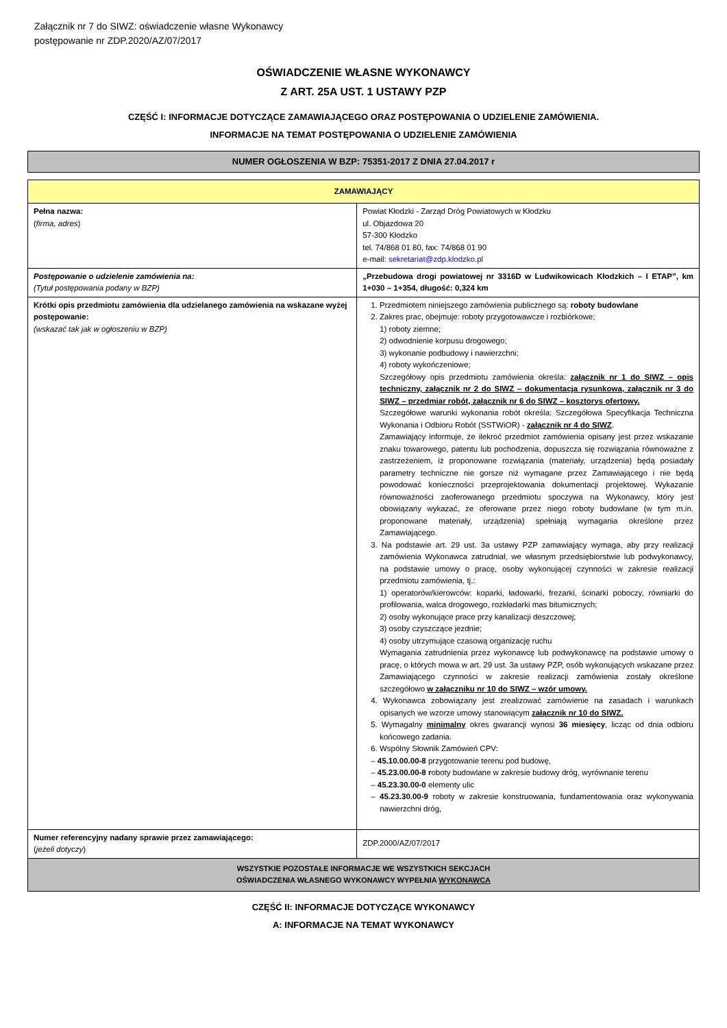Załącznik nr 7 do SIWZ: oświadczenie własne Wykonawcy
postępowanie nr ZDP.2020/AZ/07/2017
OŚWIADCZENIE WŁASNE WYKONAWCY
Z ART. 25A UST. 1 USTAWY PZP
CZĘŚĆ I: INFORMACJE DOTYCZĄCE ZAMAWIAJĄCEGO ORAZ POSTĘPOWANIA O UDZIELENIE ZAMÓWIENIA.
INFORMACJE NA TEMAT POSTĘPOWANIA O UDZIELENIE ZAMÓWIENIA
NUMER OGŁOSZENIA W BZP: 75351-2017 Z DNIA 27.04.2017 r
| ZAMAWIAJĄCY | |
| Pełna nazwa: ( firma, adres ) | Powiat Kłodzki - Zarząd Dróg Powiatowych w Kłodzku ul. Objazdowa 20 57-300 Kłodzko tel. 74/868 01 80, fax: 74/868 01 90 e-mail: sekretariat@zdp.klodzko.pl |
| Postępowanie o udzielenie zamówienia na: (Tytuł postępowania podany w BZP) | „Przebudowa drogi powiatowej nr 3316D w Ludwikowicach Kłodzkich – I ETAP”, km 1+030 – 1+354, długość: 0,324 km |
| Krótki opis przedmiotu zamówienia dla udzielanego zamówienia na wskazane wyżej postępowanie: (wskazać tak jak w ogłoszeniu w BZP) | 1. Przedmiotem niniejszego zamówienia publicznego są: roboty budowlane 2. Zakres prac, obejmuje: roboty przygotowawcze i rozbiórkowe; 1) roboty ziemne; 2) odwodnienie korpusu drogowego; 3) wykonanie podbudowy i nawierzchni; 4) roboty wykończeniowe; Szczegółowy opis przedmiotu zamówienia określa: załącznik nr 1 do SIWZ – opis techniczny, załącznik nr 2 do SIWZ – dokumentacja rysunkowa, załącznik nr 3 do SIWZ – przedmiar robót, załącznik nr 6 do SIWZ – kosztorys ofertowy. Szczegółowe warunki wykonania robót określa: Szczegółowa Specyfikacja Techniczna Wykonania i Odbioru Robót (SSTWiOR) - załącznik nr 4 do SIWZ . Zamawiający informuje, że ilekroć przedmiot zamówienia opisany jest przez wskazanie znaku towarowego, patentu lub pochodzenia, dopuszcza się rozwiązania równoważne z zastrzeżeniem, iż proponowane rozwiązania (materiały, urządzenia) będą posiadały parametry techniczne nie gorsze niż wymagane przez Zamawiającego i nie będą powodować konieczności przeprojektowania dokumentacji projektowej. Wykazanie równoważności zaoferowanego przedmiotu spoczywa na Wykonawcy, który jest obowiązany wykazać, że oferowane przez niego roboty budowlane (w tym m.in. proponowane materiały, urządzenia) spełniają wymagania określone przez Zamawiającego. 3. Na podstawie art. 29 ust. 3a ustawy PZP zamawiający wymaga, aby przy realizacji zamówienia Wykonawca zatrudniał, we własnym przedsiębiorstwie lub podwykonawcy, na podstawie umowy o pracę, osoby wykonującej czynności w zakresie realizacji przedmiotu zamówienia, tj.: 1) operatorów/kierowców: koparki, ładowarki, frezarki, ścinarki poboczy, równiarki do profilowania, walca drogowego, rozkładarki mas bitumicznych; 2) osoby wykonujące prace przy kanalizacji deszczowej; 3) osoby czyszczące jezdnie; 4) osoby utrzymujące czasową organizację ruchu Wymagania zatrudnienia przez wykonawcę lub podwykonawcę na podstawie umowy o pracę, o których mowa w art. 29 ust. 3a ustawy PZP, osób wykonujących wskazane przez Zamawiającego czynności w zakresie realizacji zamówienia zostały określone szczegółowo w załączniku nr 10 do SIWZ – wzór umowy. 4. Wykonawca zobowiązany jest zrealizować zamówienie na zasadach i warunkach opisanych we wzorze umowy stanowiącym załącznik nr 10 do SIWZ. 5. Wymagalny minimalny okres gwarancji wynosi 36 miesięcy , licząc od dnia odbioru końcowego zadania. 6. Wspólny Słownik Zamówień CPV: – 45.10.00.00-8 przygotowanie terenu pod budowę, – 45.23.00.00-8 r oboty budowlane w zakresie budowy dróg, wyrównanie terenu – 45.23.30.00-0 elementy ulic – 45.23.30.00-9 roboty w zakresie konstruowania, fundamentowania oraz wykonywania nawierzchni dróg, |
| Numer referencyjny nadany sprawie przez zamawiającego: ( jeżeli dotyczy ) | ZDP.2000/AZ/07/2017 |
| WSZYSTKIE POZOSTAŁE INFORMACJE WE WSZYSTKICH SEKCJACH OŚWIADCZENIA WŁASNEGO WYKONAWCY WYPEŁNIA WYKONAWCA | |
CZĘŚĆ II: INFORMACJE DOTYCZĄCE WYKONAWCY
A: INFORMACJE NA TEMAT WYKONAWCY